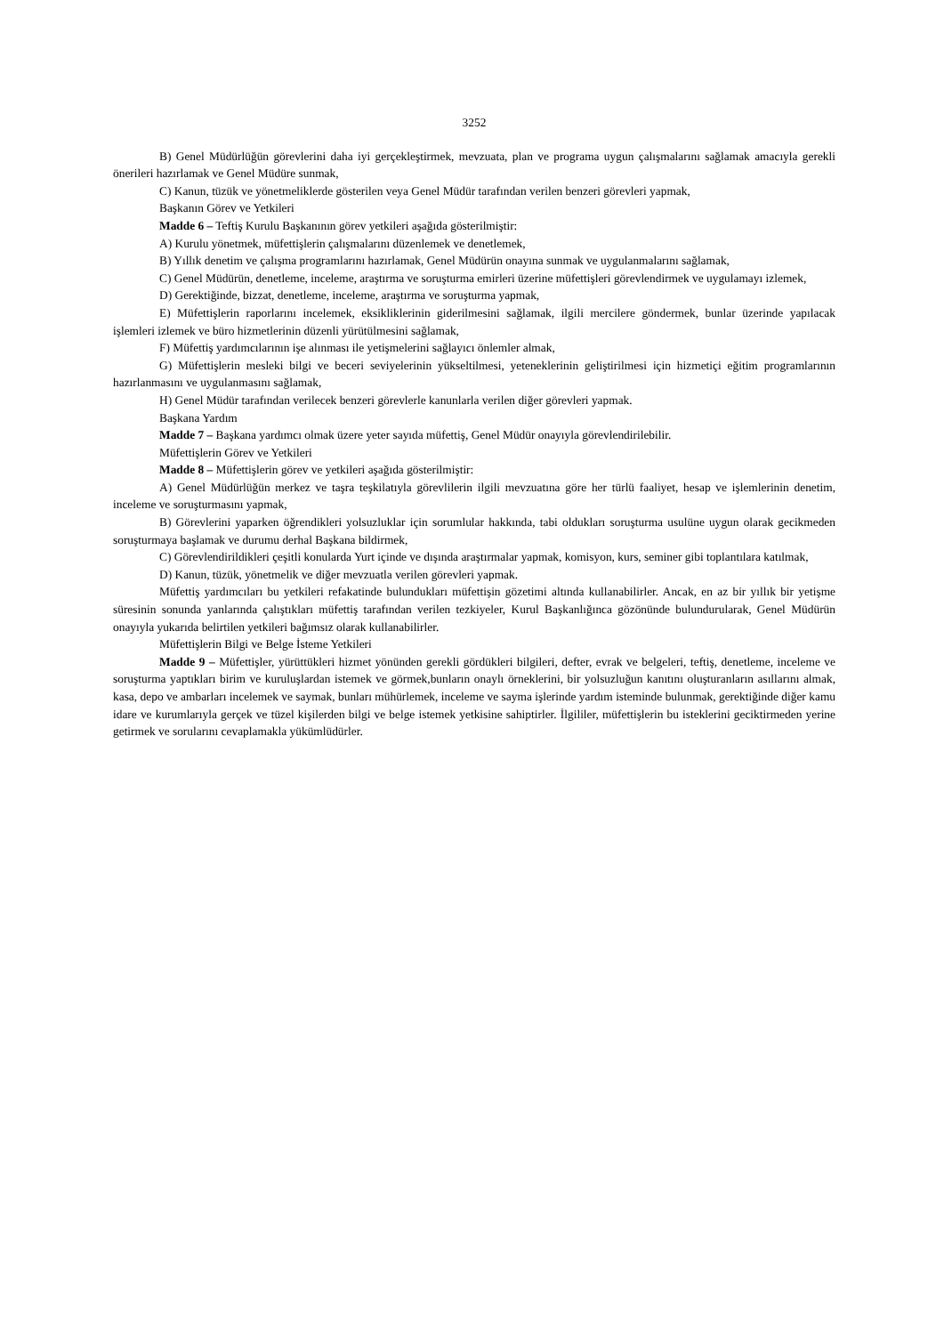3252
B) Genel Müdürlüğün görevlerini daha iyi gerçekleştirmek, mevzuata, plan ve programa uygun çalışmalarını sağlamak amacıyla gerekli önerileri hazırlamak ve Genel Müdüre sunmak,
C) Kanun, tüzük ve yönetmeliklerde gösterilen veya Genel Müdür tarafından verilen benzeri görevleri yapmak,
Başkanın Görev ve Yetkileri
Madde 6 – Teftiş Kurulu Başkanının görev yetkileri aşağıda gösterilmiştir:
A) Kurulu yönetmek, müfettişlerin çalışmalarını düzenlemek ve denetlemek,
B) Yıllık denetim ve çalışma programlarını hazırlamak, Genel Müdürün onayına sunmak ve uygulanmalarını sağlamak,
C) Genel Müdürün, denetleme, inceleme, araştırma ve soruşturma emirleri üzerine müfettişleri görevlendirmek ve uygulamayı izlemek,
D) Gerektiğinde, bizzat, denetleme, inceleme, araştırma ve soruşturma yapmak,
E) Müfettişlerin raporlarını incelemek, eksikliklerinin giderilmesini sağlamak, ilgili mercilere göndermek, bunlar üzerinde yapılacak işlemleri izlemek ve büro hizmetlerinin düzenli yürütülmesini sağlamak,
F) Müfettiş yardımcılarının işe alınması ile yetişmelerini sağlayıcı önlemler almak,
G) Müfettişlerin mesleki bilgi ve beceri seviyelerinin yükseltilmesi, yeteneklerinin geliştirilmesi için hizmetiçi eğitim programlarının hazırlanmasını ve uygulanmasını sağlamak,
H) Genel Müdür tarafından verilecek benzeri görevlerle kanunlarla verilen diğer görevleri yapmak.
Başkana Yardım
Madde 7 – Başkana yardımcı olmak üzere yeter sayıda müfettiş, Genel Müdür onayıyla görevlendirilebilir.
Müfettişlerin Görev ve Yetkileri
Madde 8 – Müfettişlerin görev ve yetkileri aşağıda gösterilmiştir:
A) Genel Müdürlüğün merkez ve taşra teşkilatıyla görevlilerin ilgili mevzuatına göre her türlü faaliyet, hesap ve işlemlerinin denetim, inceleme ve soruşturmasını yapmak,
B) Görevlerini yaparken öğrendikleri yolsuzluklar için sorumlular hakkında, tabi oldukları soruşturma usulüne uygun olarak gecikmeden soruşturmaya başlamak ve durumu derhal Başkana bildirmek,
C) Görevlendirildikleri çeşitli konularda Yurt içinde ve dışında araştırmalar yapmak, komisyon, kurs, seminer gibi toplantılara katılmak,
D) Kanun, tüzük, yönetmelik ve diğer mevzuatla verilen görevleri yapmak.
Müfettiş yardımcıları bu yetkileri refakatinde bulundukları müfettişin gözetimi altında kullanabilirler. Ancak, en az bir yıllık bir yetişme süresinin sonunda yanlarında çalıştıkları müfettiş tarafından verilen tezkiyeler, Kurul Başkanlığınca gözönünde bulundurularak, Genel Müdürün onayıyla yukarıda belirtilen yetkileri bağımsız olarak kullanabilirler.
Müfettişlerin Bilgi ve Belge İsteme Yetkileri
Madde 9 – Müfettişler, yürüttükleri hizmet yönünden gerekli gördükleri bilgileri, defter, evrak ve belgeleri, teftiş, denetleme, inceleme ve soruşturma yaptıkları birim ve kuruluşlardan istemek ve görmek,bunların onaylı örneklerini, bir yolsuzluğun kanıtını oluşturanların asıllarını almak, kasa, depo ve ambarları incelemek ve saymak, bunları mühürlemek, inceleme ve sayma işlerinde yardım isteminde bulunmak, gerektiğinde diğer kamu idare ve kurumlarıyla gerçek ve tüzel kişilerden bilgi ve belge istemek yetkisine sahiptirler. İlgililer, müfettişlerin bu isteklerini geciktirmeden yerine getirmek ve sorularını cevaplamakla yükümlüdürler.